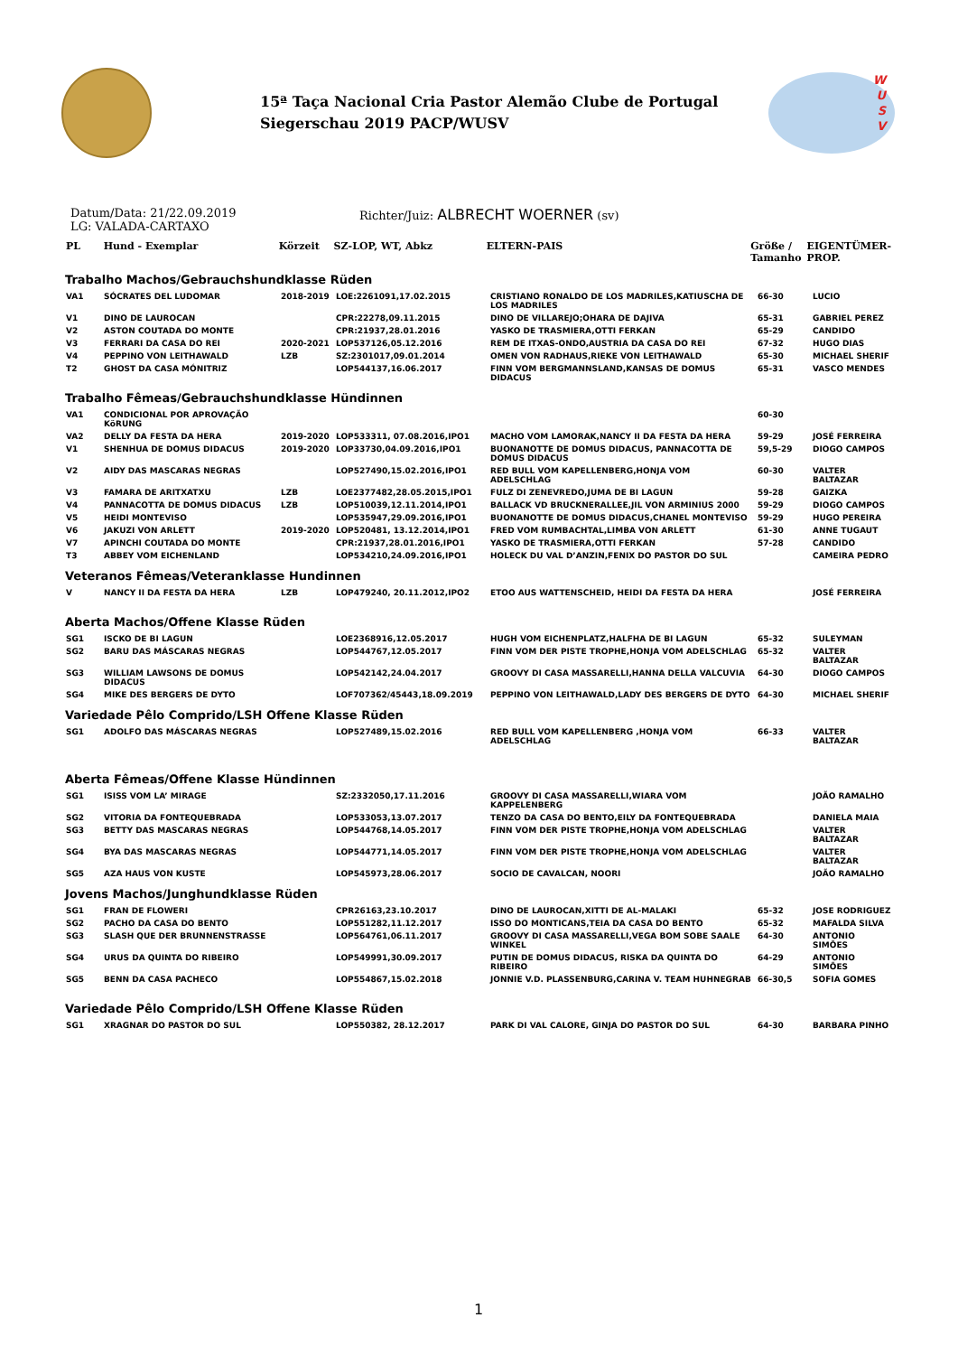15ª Taça Nacional Cria Pastor Alemão Clube de Portugal
Siegerschau 2019 PACP/WUSV
W
U
S
V
Datum/Data: 21/22.09.2019
LG: VALADA-CARTAXO
Richter/Juiz: ALBRECHT WOERNER (sv)
| PL | Hund - Exemplar | Körzeit | SZ-LOP, WT, Abkz | ELTERN-PAIS | Größe / Tamanho | EIGENTÜMER-PROP. |
| --- | --- | --- | --- | --- | --- | --- |
Trabalho Machos/Gebrauchshundklasse Rüden
| VA1 | SÓCRATES DEL LUDOMAR | 2018-2019 | LOE:2261091,17.02.2015 | CRISTIANO RONALDO DE LOS MADRILES,KATIUSCHA DE LOS MADRILES | 66-30 | LUCIO |
| V1 | DINO DE LAUROCAN | | CPR:22278,09.11.2015 | DINO DE VILLAREJO;OHARA DE DAJIVA | 65-31 | GABRIEL PEREZ |
| V2 | ASTON COUTADA DO MONTE | | CPR:21937,28.01.2016 | YASKO DE TRASMIERA,OTTI FERKAN | 65-29 | CANDIDO |
| V3 | FERRARI DA CASA DO REI | 2020-2021 | LOP537126,05.12.2016 | REM DE ITXAS-ONDO,AUSTRIA DA CASA DO REI | 67-32 | HUGO DIAS |
| V4 | PEPPINO VON LEITHAWALD | LZB | SZ:2301017,09.01.2014 | OMEN VON RADHAUS,RIEKE VON LEITHAWALD | 65-30 | MICHAEL SHERIF |
| T2 | GHOST DA CASA MÓNITRIZ | | LOP544137,16.06.2017 | FINN VOM BERGMANNSLAND,KANSAS DE DOMUS DIDACUS | 65-31 | VASCO MENDES |
Trabalho Fêmeas/Gebrauchshundklasse Hündinnen
| VA1 | CONDICIONAL POR APROVAÇÃO KöRUNG | | | | 60-30 | |
| VA2 | DELLY DA FESTA DA HERA | 2019-2020 | LOP533311, 07.08.2016,IPO1 | MACHO VOM LAMORAK,NANCY II DA FESTA DA HERA | 59-29 | JOSÉ FERREIRA |
| V1 | SHENHUA DE DOMUS DIDACUS | 2019-2020 | LOP33730,04.09.2016,IPO1 | BUONANOTTE DE DOMUS DIDACUS, PANNACOTTA DE DOMUS DIDACUS | 59,5-29 | DIOGO CAMPOS |
| V2 | AIDY DAS MASCARAS NEGRAS | | LOP527490,15.02.2016,IPO1 | RED BULL VOM KAPELLENBERG,HONJA VOM ADELSCHLAG | 60-30 | VALTER BALTAZAR |
| V3 | FAMARA DE ARITXATXU | LZB | LOE2377482,28.05.2015,IPO1 | FULZ DI ZENEVREDO,JUMA DE BI LAGUN | 59-28 | GAIZKA |
| V4 | PANNACOTTA DE DOMUS DIDACUS | LZB | LOP510039,12.11.2014,IPO1 | BALLACK VD BRUCKNERALLEE,JIL VON ARMINIUS 2000 | 59-29 | DIOGO CAMPOS |
| V5 | HEIDI MONTEVISO | | LOP535947,29.09.2016,IPO1 | BUONANOTTE DE DOMUS DIDACUS,CHANEL MONTEVISO | 59-29 | HUGO PEREIRA |
| V6 | JAKUZI VON ARLETT | 2019-2020 | LOP520481, 13.12.2014,IPO1 | FRED VOM RUMBACHTAL,LIMBA VON ARLETT | 61-30 | ANNE TUGAUT |
| V7 | APINCHI COUTADA DO MONTE | | CPR:21937,28.01.2016,IPO1 | YASKO DE TRASMIERA,OTTI FERKAN | 57-28 | CANDIDO |
| T3 | ABBEY VOM EICHENLAND | | LOP534210,24.09.2016,IPO1 | HOLECK DU VAL D’ANZIN,FENIX DO PASTOR DO SUL | | CAMEIRA PEDRO |
Veteranos Fêmeas/Veteranklasse Hundinnen
| V | NANCY II DA FESTA DA HERA | LZB | LOP479240, 20.11.2012,IPO2 | ETOO AUS WATTENSCHEID, HEIDI DA FESTA DA HERA | | JOSÉ FERREIRA |
Aberta Machos/Offene Klasse Rüden
| SG1 | ISCKO DE BI LAGUN | | LOE2368916,12.05.2017 | HUGH VOM EICHENPLATZ,HALFHA DE BI LAGUN | 65-32 | SULEYMAN |
| SG2 | BARU DAS MÁSCARAS NEGRAS | | LOP544767,12.05.2017 | FINN VOM DER PISTE TROPHE,HONJA VOM ADELSCHLAG | 65-32 | VALTER BALTAZAR |
| SG3 | WILLIAM LAWSONS DE DOMUS DIDACUS | | LOP542142,24.04.2017 | GROOVY DI CASA MASSARELLI,HANNA DELLA VALCUVIA | 64-30 | DIOGO CAMPOS |
| SG4 | MIKE DES BERGERS DE DYTO | | LOF707362/45443,18.09.2019 | PEPPINO VON LEITHAWALD,LADY DES BERGERS DE DYTO | 64-30 | MICHAEL SHERIF |
Variedade Pêlo Comprido/LSH Offene Klasse Rüden
| SG1 | ADOLFO DAS MÁSCARAS NEGRAS | | LOP527489,15.02.2016 | RED BULL VOM KAPELLENBERG ,HONJA VOM ADELSCHLAG | 66-33 | VALTER BALTAZAR |
Aberta Fêmeas/Offene Klasse Hündinnen
| SG1 | ISISS VOM LA’ MIRAGE | | SZ:2332050,17.11.2016 | GROOVY DI CASA MASSARELLI,WIARA VOM KAPPELENBERG | | JOÃO RAMALHO |
| SG2 | VITORIA DA FONTEQUEBRADA | | LOP533053,13.07.2017 | TENZO DA CASA DO BENTO,EILY DA FONTEQUEBRADA | | DANIELA MAIA |
| SG3 | BETTY DAS MASCARAS NEGRAS | | LOP544768,14.05.2017 | FINN VOM DER PISTE TROPHE,HONJA VOM ADELSCHLAG | | VALTER BALTAZAR |
| SG4 | BYA DAS MASCARAS NEGRAS | | LOP544771,14.05.2017 | FINN VOM DER PISTE TROPHE,HONJA VOM ADELSCHLAG | | VALTER BALTAZAR |
| SG5 | AZA HAUS VON KUSTE | | LOP545973,28.06.2017 | SOCIO DE CAVALCAN, NOORI | | JOÃO RAMALHO |
Jovens Machos/Junghundklasse Rüden
| SG1 | FRAN DE FLOWERI | | CPR26163,23.10.2017 | DINO DE LAUROCAN,XITTI DE AL-MALAKI | 65-32 | JOSE RODRIGUEZ |
| SG2 | PACHO DA CASA DO BENTO | | LOP551282,11.12.2017 | ISSO DO MONTICANS,TEIA DA CASA DO BENTO | 65-32 | MAFALDA SILVA |
| SG3 | SLASH QUE DER BRUNNENSTRASSE | | LOP564761,06.11.2017 | GROOVY DI CASA MASSARELLI,VEGA BOM SOBE SAALE WINKEL | 64-30 | ANTONIO SIMÕES |
| SG4 | URUS DA QUINTA DO RIBEIRO | | LOP549991,30.09.2017 | PUTIN DE DOMUS DIDACUS, RISKA DA QUINTA DO RIBEIRO | 64-29 | ANTONIO SIMÕES |
| SG5 | BENN DA CASA PACHECO | | LOP554867,15.02.2018 | JONNIE V.D. PLASSENBURG,CARINA V. TEAM HUHNEGRAB | 66-30,5 | SOFIA GOMES |
Variedade Pêlo Comprido/LSH Offene Klasse Rüden
| SG1 | XRAGNAR DO PASTOR DO SUL | | LOP550382, 28.12.2017 | PARK DI VAL CALORE, GINJA DO PASTOR DO SUL | 64-30 | BARBARA PINHO |
1